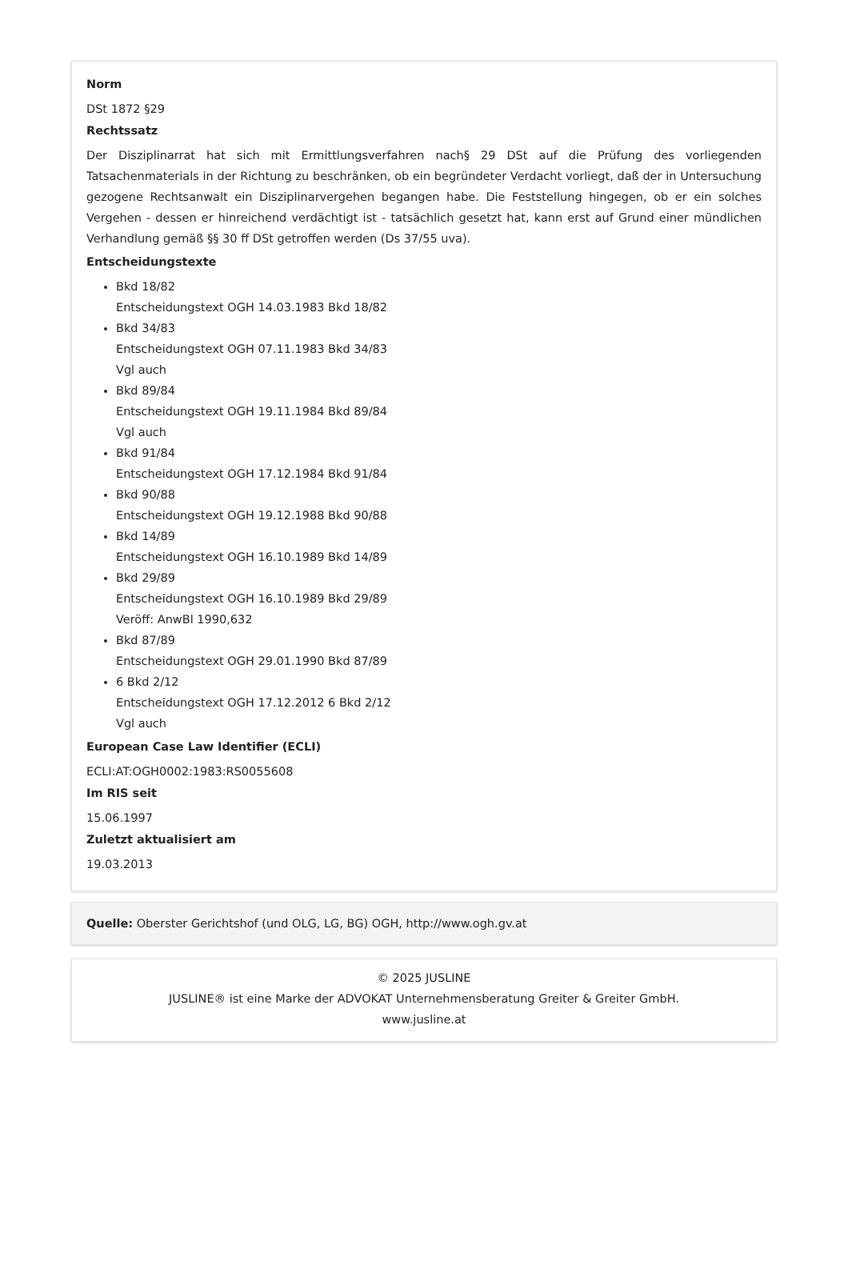Norm
DSt 1872 §29
Rechtssatz
Der Disziplinarrat hat sich mit Ermittlungsverfahren nach§ 29 DSt auf die Prüfung des vorliegenden Tatsachenmaterials in der Richtung zu beschränken, ob ein begründeter Verdacht vorliegt, daß der in Untersuchung gezogene Rechtsanwalt ein Disziplinarvergehen begangen habe. Die Feststellung hingegen, ob er ein solches Vergehen - dessen er hinreichend verdächtigt ist - tatsächlich gesetzt hat, kann erst auf Grund einer mündlichen Verhandlung gemäß §§ 30 ff DSt getroffen werden (Ds 37/55 uva).
Entscheidungstexte
Bkd 18/82
Entscheidungstext OGH 14.03.1983 Bkd 18/82
Bkd 34/83
Entscheidungstext OGH 07.11.1983 Bkd 34/83
Vgl auch
Bkd 89/84
Entscheidungstext OGH 19.11.1984 Bkd 89/84
Vgl auch
Bkd 91/84
Entscheidungstext OGH 17.12.1984 Bkd 91/84
Bkd 90/88
Entscheidungstext OGH 19.12.1988 Bkd 90/88
Bkd 14/89
Entscheidungstext OGH 16.10.1989 Bkd 14/89
Bkd 29/89
Entscheidungstext OGH 16.10.1989 Bkd 29/89
Veröff: AnwBl 1990,632
Bkd 87/89
Entscheidungstext OGH 29.01.1990 Bkd 87/89
6 Bkd 2/12
Entscheidungstext OGH 17.12.2012 6 Bkd 2/12
Vgl auch
European Case Law Identifier (ECLI)
ECLI:AT:OGH0002:1983:RS0055608
Im RIS seit
15.06.1997
Zuletzt aktualisiert am
19.03.2013
Quelle: Oberster Gerichtshof (und OLG, LG, BG) OGH, http://www.ogh.gv.at
© 2025 JUSLINE
JUSLINE® ist eine Marke der ADVOKAT Unternehmensberatung Greiter & Greiter GmbH.
www.jusline.at